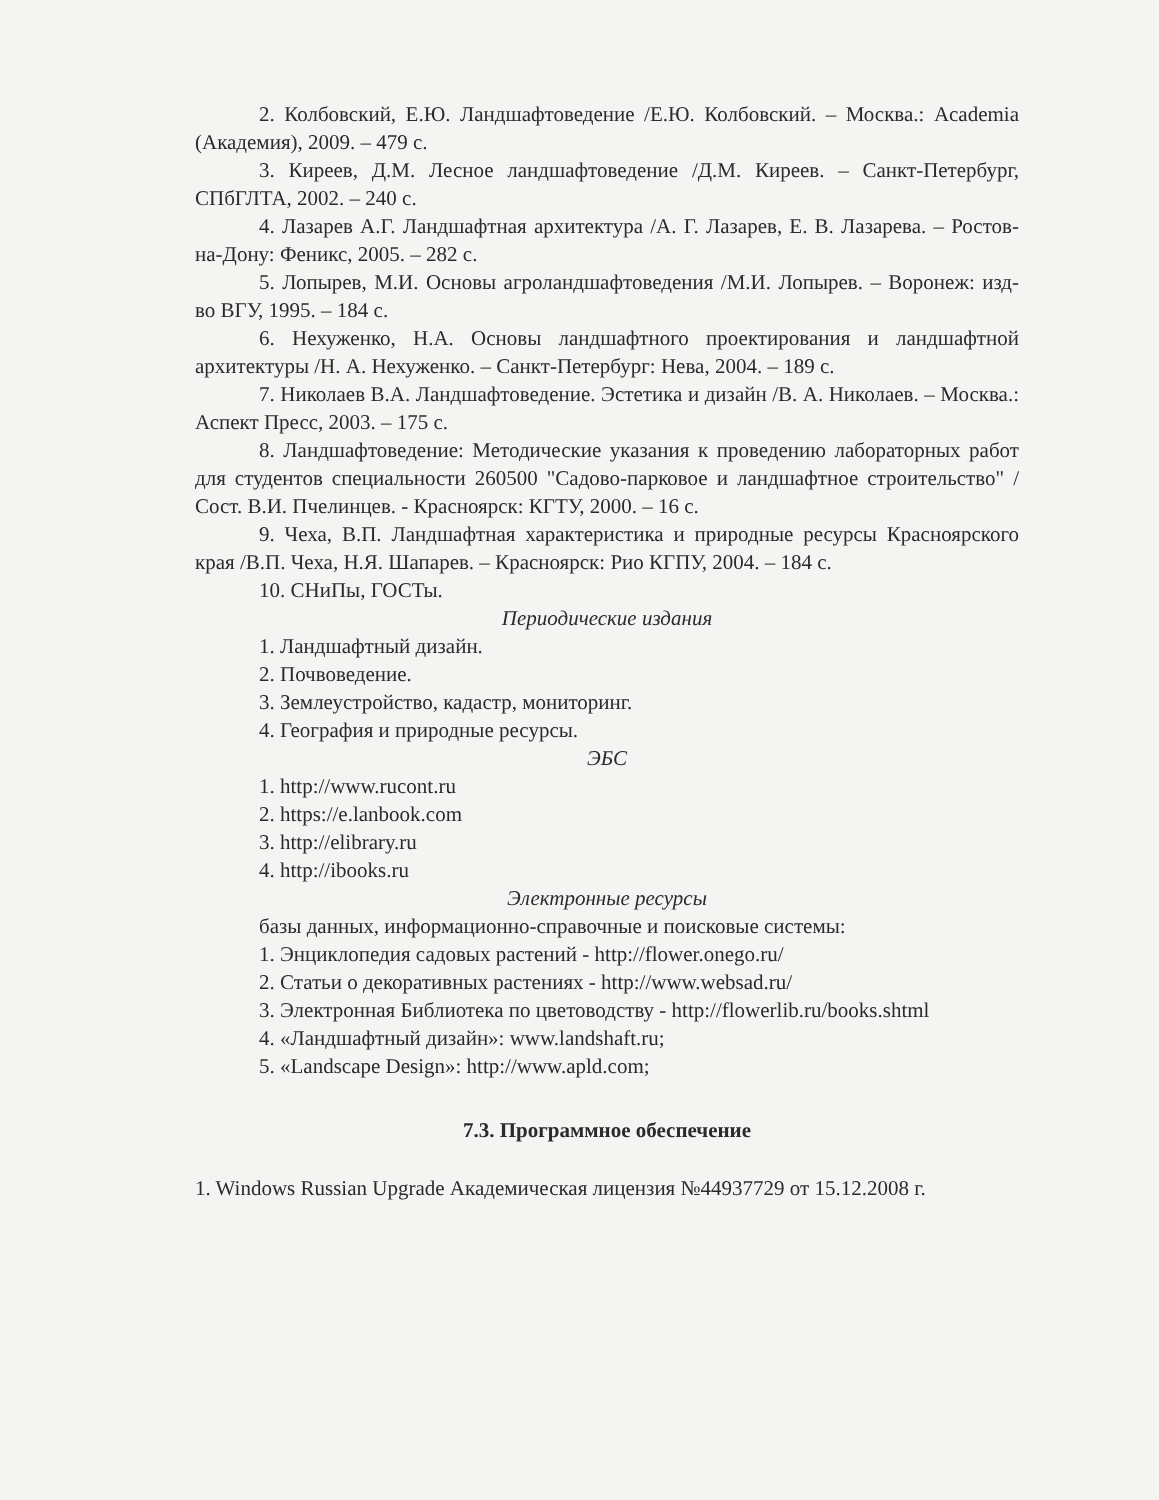2. Колбовский, Е.Ю. Ландшафтоведение /Е.Ю. Колбовский. – Москва.: Academia (Академия), 2009. – 479 с.
3. Киреев, Д.М. Лесное ландшафтоведение /Д.М. Киреев. – Санкт-Петербург, СПбГЛТА, 2002. – 240 с.
4. Лазарев А.Г. Ландшафтная архитектура /А. Г. Лазарев, Е. В. Лазарева. – Ростов-на-Дону: Феникс, 2005. – 282 с.
5. Лопырев, М.И. Основы агроландшафтоведения /М.И. Лопырев. – Воронеж: изд-во ВГУ, 1995. – 184 с.
6. Нехуженко, Н.А. Основы ландшафтного проектирования и ландшафтной архитектуры /Н. А. Нехуженко. – Санкт-Петербург: Нева, 2004. – 189 с.
7. Николаев В.А. Ландшафтоведение. Эстетика и дизайн /В. А. Николаев. – Москва.: Аспект Пресс, 2003. – 175 с.
8. Ландшафтоведение: Методические указания к проведению лабораторных работ для студентов специальности 260500 "Садово-парковое и ландшафтное строительство" /Сост. В.И. Пчелинцев. - Красноярск: КГТУ, 2000. – 16 с.
9. Чеха, В.П. Ландшафтная характеристика и природные ресурсы Красноярского края /В.П. Чеха, Н.Я. Шапарев. – Красноярск: Рио КГПУ, 2004. – 184 с.
10. СНиПы, ГОСТы.
Периодические издания
1. Ландшафтный дизайн.
2. Почвоведение.
3. Землеустройство, кадастр, мониторинг.
4. География и природные ресурсы.
ЭБС
1. http://www.rucont.ru
2. https://e.lanbook.com
3. http://elibrary.ru
4. http://ibooks.ru
Электронные ресурсы
базы данных, информационно-справочные и поисковые системы:
1. Энциклопедия садовых растений - http://flower.onego.ru/
2. Статьи о декоративных растениях - http://www.websad.ru/
3. Электронная Библиотека по цветоводству - http://flowerlib.ru/books.shtml
4. «Ландшафтный дизайн»: www.landshaft.ru;
5. «Landscape Design»: http://www.apld.com;
7.3. Программное обеспечение
1. Windows Russian Upgrade Академическая лицензия №44937729 от 15.12.2008 г.